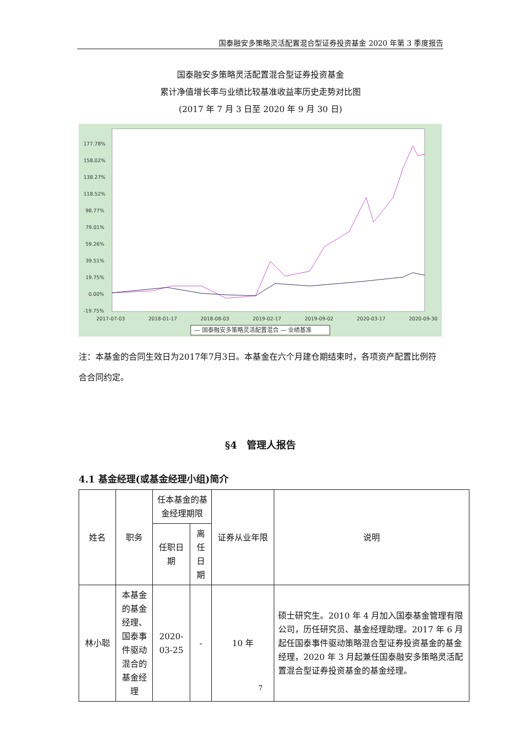国泰融安多策略灵活配置混合型证券投资基金 2020 年第 3 季度报告
国泰融安多策略灵活配置混合型证券投资基金
累计净值增长率与业绩比较基准收益率历史走势对比图
(2017 年 7 月 3 日至 2020 年 9 月 30 日)
177.78%
158.02%
138.27%
118.52%
98.77%
79.01%
59.26%
39.51%
19.75%
0.00%
-19.75%
2017-07-03
2018-01-17
2018-08-03
2019-02-17
2019-09-02
2020-03-17
2020-09-30
— 国泰融安多策略灵活配置混合 — 业绩基准
注：本基金的合同生效日为2017年7月3日。本基金在六个月建仓期结束时，各项资产配置比例符合合同约定。
§4　管理人报告
4.1 基金经理(或基金经理小组)简介
| 姓名 | 职务 | 任本基金的基金经理期限 | | 证券从业年限 | 说明 |
| --- | --- | --- | --- | --- | --- |
| | | 任职日期 | 离任日期 | | |
| 林小聪 | 本基金的基金经理、国泰事件驱动混合的基金经理 | 2020-03-25 | - | 10 年 | 硕士研究生。2010 年 4 月加入国泰基金管理有限公司，历任研究员、基金经理助理。2017 年 6 月起任国泰事件驱动策略混合型证券投资基金的基金经理，2020 年 3 月起兼任国泰融安多策略灵活配置混合型证券投资基金的基金经理。 |
7